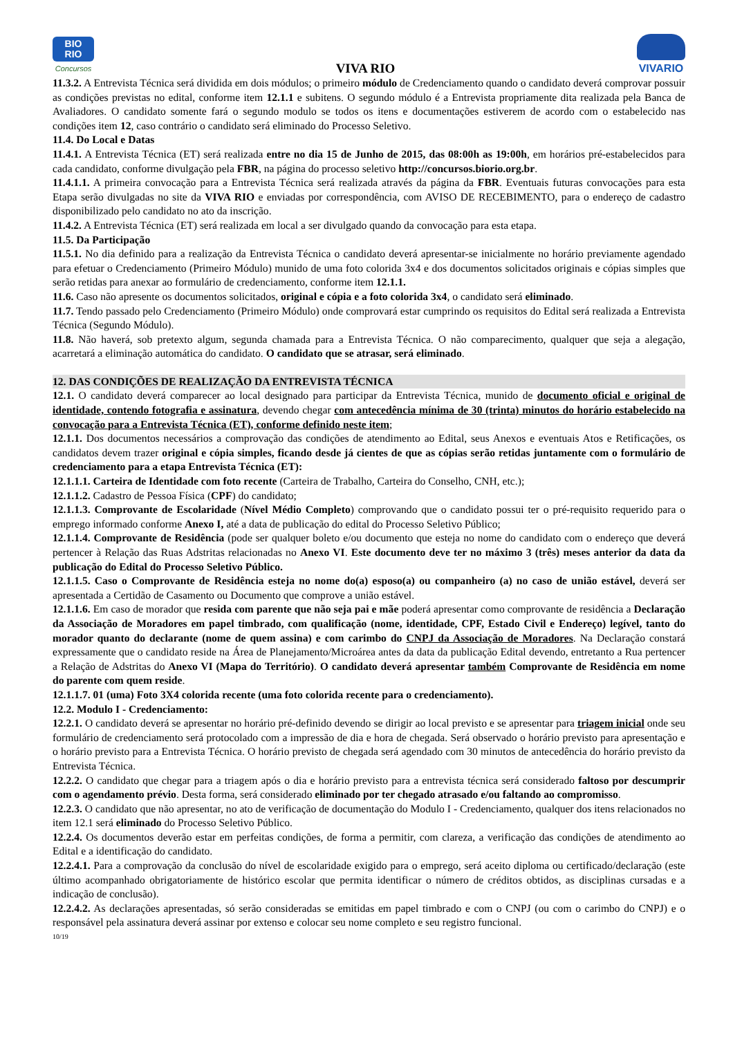BIO
RIO
Concursos
VIVA RIO
VIVARIO
11.3.2. A Entrevista Técnica será dividida em dois módulos; o primeiro módulo de Credenciamento quando o candidato deverá comprovar possuir as condições previstas no edital, conforme item 12.1.1 e subitens. O segundo módulo é a Entrevista propriamente dita realizada pela Banca de Avaliadores. O candidato somente fará o segundo modulo se todos os itens e documentações estiverem de acordo com o estabelecido nas condições item 12, caso contrário o candidato será eliminado do Processo Seletivo.
11.4. Do Local e Datas
11.4.1. A Entrevista Técnica (ET) será realizada entre no dia 15 de Junho de 2015, das 08:00h as 19:00h, em horários pré-estabelecidos para cada candidato, conforme divulgação pela FBR, na página do processo seletivo http://concursos.biorio.org.br.
11.4.1.1. A primeira convocação para a Entrevista Técnica será realizada através da página da FBR. Eventuais futuras convocações para esta Etapa serão divulgadas no site da VIVA RIO e enviadas por correspondência, com AVISO DE RECEBIMENTO, para o endereço de cadastro disponibilizado pelo candidato no ato da inscrição.
11.4.2. A Entrevista Técnica (ET) será realizada em local a ser divulgado quando da convocação para esta etapa.
11.5. Da Participação
11.5.1. No dia definido para a realização da Entrevista Técnica o candidato deverá apresentar-se inicialmente no horário previamente agendado para efetuar o Credenciamento (Primeiro Módulo) munido de uma foto colorida 3x4 e dos documentos solicitados originais e cópias simples que serão retidas para anexar ao formulário de credenciamento, conforme item 12.1.1.
11.6. Caso não apresente os documentos solicitados, original e cópia e a foto colorida 3x4, o candidato será eliminado.
11.7. Tendo passado pelo Credenciamento (Primeiro Módulo) onde comprovará estar cumprindo os requisitos do Edital será realizada a Entrevista Técnica (Segundo Módulo).
11.8. Não haverá, sob pretexto algum, segunda chamada para a Entrevista Técnica. O não comparecimento, qualquer que seja a alegação, acarretará a eliminação automática do candidato. O candidato que se atrasar, será eliminado.
12. DAS CONDIÇÕES DE REALIZAÇÃO DA ENTREVISTA TÉCNICA
12.1. O candidato deverá comparecer ao local designado para participar da Entrevista Técnica, munido de documento oficial e original de identidade, contendo fotografia e assinatura, devendo chegar com antecedência mínima de 30 (trinta) minutos do horário estabelecido na convocação para a Entrevista Técnica (ET), conforme definido neste item;
12.1.1. Dos documentos necessários a comprovação das condições de atendimento ao Edital, seus Anexos e eventuais Atos e Retificações, os candidatos devem trazer original e cópia simples, ficando desde já cientes de que as cópias serão retidas juntamente com o formulário de credenciamento para a etapa Entrevista Técnica (ET):
12.1.1.1. Carteira de Identidade com foto recente (Carteira de Trabalho, Carteira do Conselho, CNH, etc.);
12.1.1.2. Cadastro de Pessoa Física (CPF) do candidato;
12.1.1.3. Comprovante de Escolaridade (Nível Médio Completo) comprovando que o candidato possui ter o pré-requisito requerido para o emprego informado conforme Anexo I, até a data de publicação do edital do Processo Seletivo Público;
12.1.1.4. Comprovante de Residência (pode ser qualquer boleto e/ou documento que esteja no nome do candidato com o endereço que deverá pertencer à Relação das Ruas Adstritas relacionadas no Anexo VI. Este documento deve ter no máximo 3 (três) meses anterior da data da publicação do Edital do Processo Seletivo Público.
12.1.1.5. Caso o Comprovante de Residência esteja no nome do(a) esposo(a) ou companheiro (a) no caso de união estável, deverá ser apresentada a Certidão de Casamento ou Documento que comprove a união estável.
12.1.1.6. Em caso de morador que resida com parente que não seja pai e mãe poderá apresentar como comprovante de residência a Declaração da Associação de Moradores em papel timbrado, com qualificação (nome, identidade, CPF, Estado Civil e Endereço) legível, tanto do morador quanto do declarante (nome de quem assina) e com carimbo do CNPJ da Associação de Moradores. Na Declaração constará expressamente que o candidato reside na Área de Planejamento/Microárea antes da data da publicação Edital devendo, entretanto a Rua pertencer a Relação de Adstritas do Anexo VI (Mapa do Território). O candidato deverá apresentar também Comprovante de Residência em nome do parente com quem reside.
12.1.1.7. 01 (uma) Foto 3X4 colorida recente (uma foto colorida recente para o credenciamento).
12.2. Modulo I - Credenciamento:
12.2.1. O candidato deverá se apresentar no horário pré-definido devendo se dirigir ao local previsto e se apresentar para triagem inicial onde seu formulário de credenciamento será protocolado com a impressão de dia e hora de chegada. Será observado o horário previsto para apresentação e o horário previsto para a Entrevista Técnica. O horário previsto de chegada será agendado com 30 minutos de antecedência do horário previsto da Entrevista Técnica.
12.2.2. O candidato que chegar para a triagem após o dia e horário previsto para a entrevista técnica será considerado faltoso por descumprir com o agendamento prévio. Desta forma, será considerado eliminado por ter chegado atrasado e/ou faltando ao compromisso.
12.2.3. O candidato que não apresentar, no ato de verificação de documentação do Modulo I - Credenciamento, qualquer dos itens relacionados no item 12.1 será eliminado do Processo Seletivo Público.
12.2.4. Os documentos deverão estar em perfeitas condições, de forma a permitir, com clareza, a verificação das condições de atendimento ao Edital e a identificação do candidato.
12.2.4.1. Para a comprovação da conclusão do nível de escolaridade exigido para o emprego, será aceito diploma ou certificado/declaração (este último acompanhado obrigatoriamente de histórico escolar que permita identificar o número de créditos obtidos, as disciplinas cursadas e a indicação de conclusão).
12.2.4.2. As declarações apresentadas, só serão consideradas se emitidas em papel timbrado e com o CNPJ (ou com o carimbo do CNPJ) e o responsável pela assinatura deverá assinar por extenso e colocar seu nome completo e seu registro funcional.
10/19